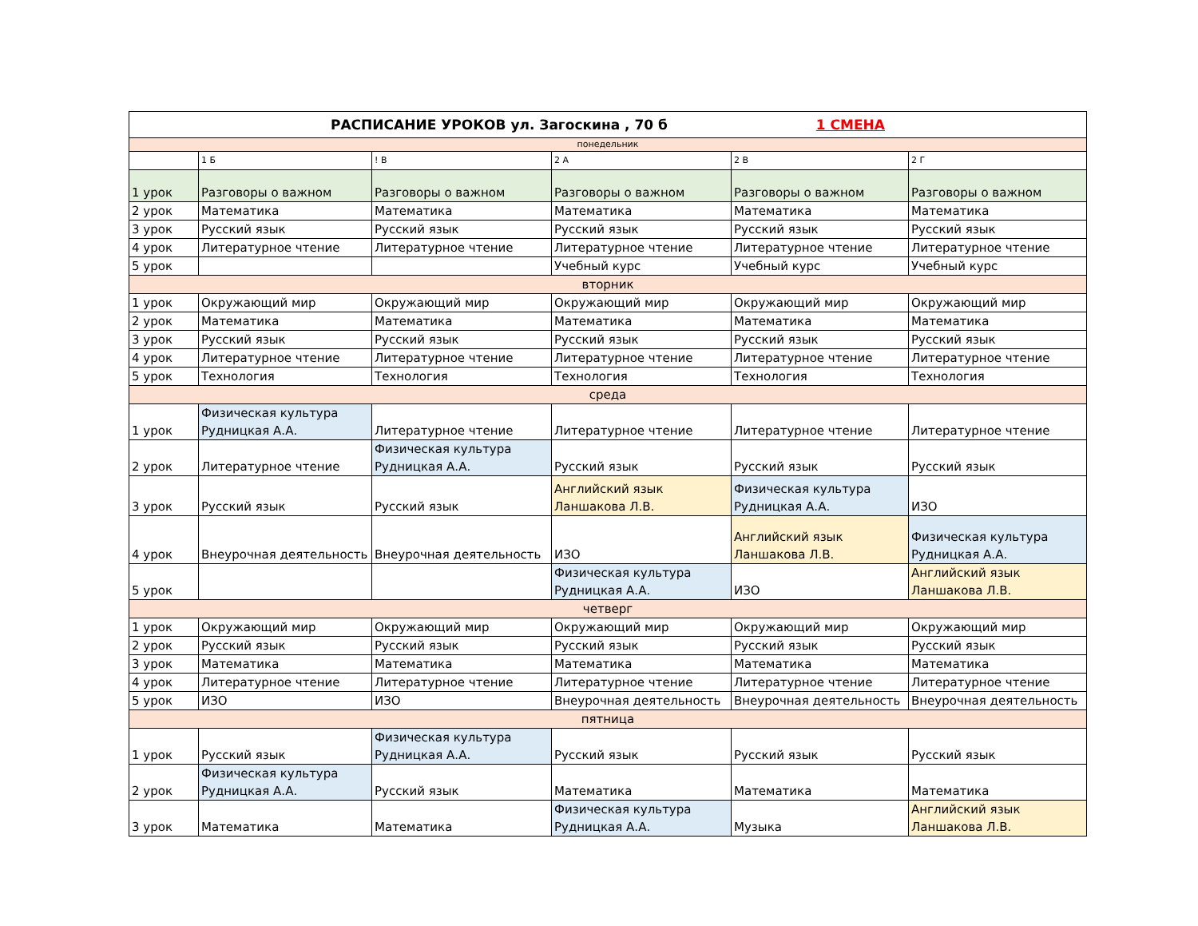| РАСПИСАНИЕ УРОКОВ ул. Загоскина , 70 б 1 СМЕНА | | | | | |
| понедельник | | | | | |
| | 1 Б | ! В | 2 А | 2 В | 2 Г |
| 1 урок | Разговоры о важном | Разговоры о важном | Разговоры о важном | Разговоры о важном | Разговоры о важном |
| 2 урок | Математика | Математика | Математика | Математика | Математика |
| 3 урок | Русский язык | Русский язык | Русский язык | Русский язык | Русский язык |
| 4 урок | Литературное чтение | Литературное чтение | Литературное чтение | Литературное чтение | Литературное чтение |
| 5 урок | | | Учебный курс | Учебный курс | Учебный курс |
| вторник | | | | | |
| 1 урок | Окружающий мир | Окружающий мир | Окружающий мир | Окружающий мир | Окружающий мир |
| 2 урок | Математика | Математика | Математика | Математика | Математика |
| 3 урок | Русский язык | Русский язык | Русский язык | Русский язык | Русский язык |
| 4 урок | Литературное чтение | Литературное чтение | Литературное чтение | Литературное чтение | Литературное чтение |
| 5 урок | Технология | Технология | Технология | Технология | Технология |
| среда | | | | | |
| 1 урок | Физическая культура Рудницкая А.А. | Литературное чтение | Литературное чтение | Литературное чтение | Литературное чтение |
| 2 урок | Литературное чтение | Физическая культура Рудницкая А.А. | Русский язык | Русский язык | Русский язык |
| 3 урок | Русский язык | Русский язык | Английский язык Ланшакова Л.В. | Физическая культура Рудницкая А.А. | ИЗО |
| 4 урок | Внеурочная деятельность | Внеурочная деятельность | ИЗО | Английский язык Ланшакова Л.В. | Физическая культура Рудницкая А.А. |
| 5 урок | | | Физическая культура Рудницкая А.А. | ИЗО | Английский язык Ланшакова Л.В. |
| четверг | | | | | |
| 1 урок | Окружающий мир | Окружающий мир | Окружающий мир | Окружающий мир | Окружающий мир |
| 2 урок | Русский язык | Русский язык | Русский язык | Русский язык | Русский язык |
| 3 урок | Математика | Математика | Математика | Математика | Математика |
| 4 урок | Литературное чтение | Литературное чтение | Литературное чтение | Литературное чтение | Литературное чтение |
| 5 урок | ИЗО | ИЗО | Внеурочная деятельность | Внеурочная деятельность | Внеурочная деятельность |
| пятница | | | | | |
| 1 урок | Русский язык | Физическая культура Рудницкая А.А. | Русский язык | Русский язык | Русский язык |
| 2 урок | Физическая культура Рудницкая А.А. | Русский язык | Математика | Математика | Математика |
| 3 урок | Математика | Математика | Физическая культура Рудницкая А.А. | Музыка | Английский язык Ланшакова Л.В. |